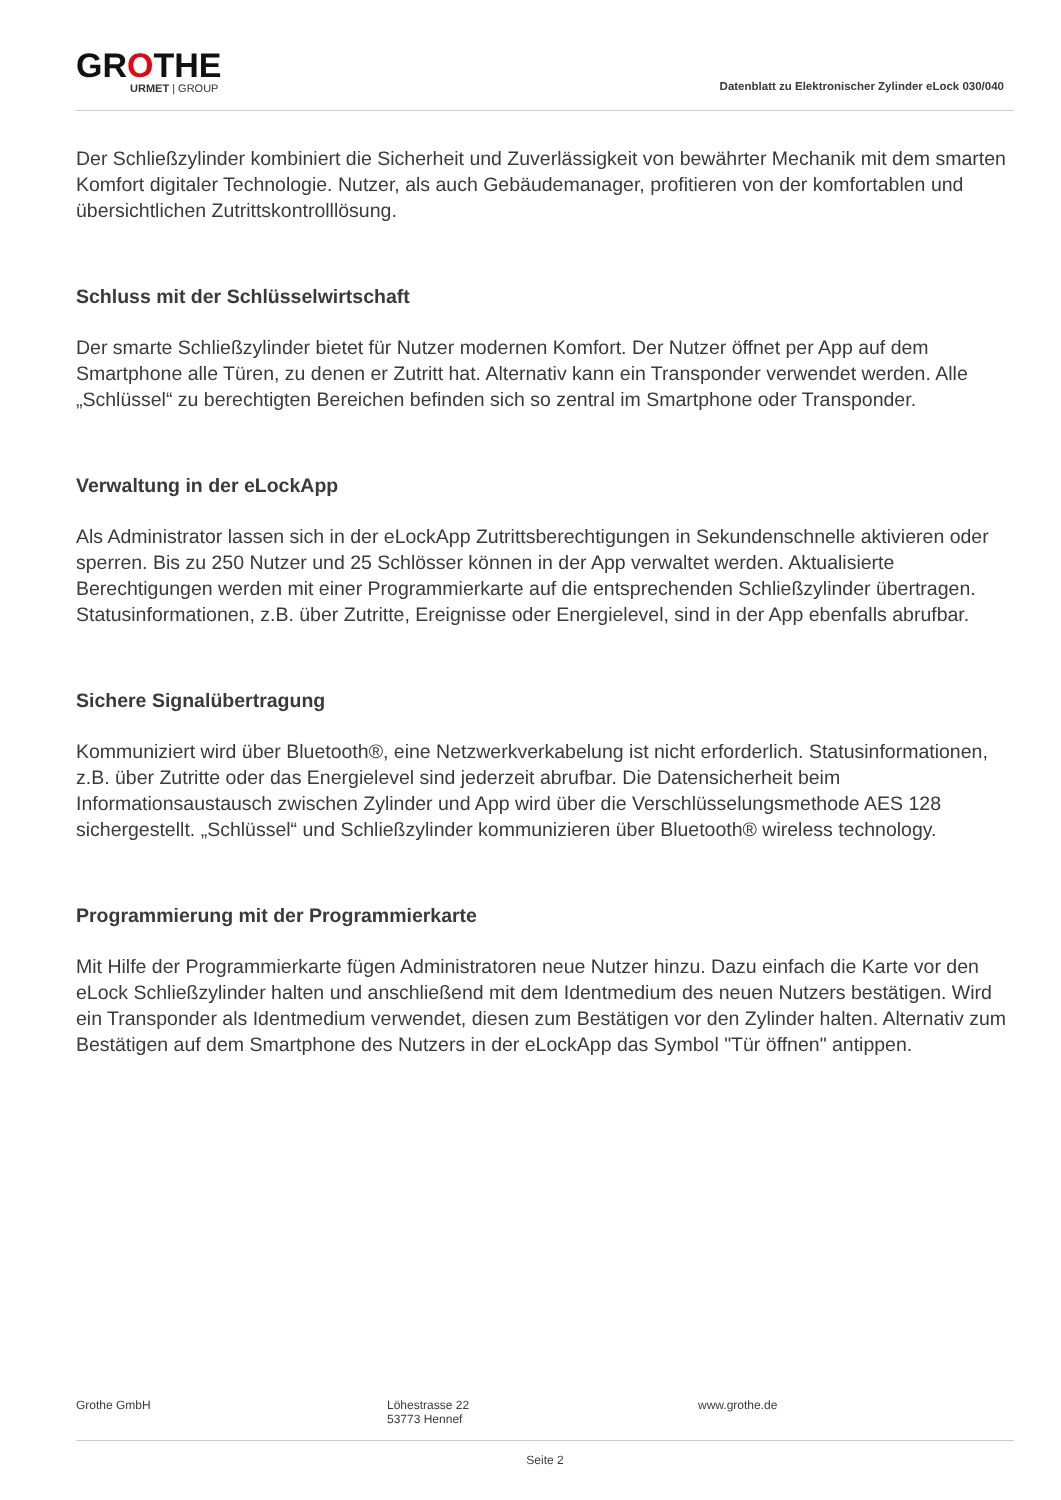GROTHE
URMET | GROUP
Datenblatt zu Elektronischer Zylinder eLock 030/040
Der Schließzylinder kombiniert die Sicherheit und Zuverlässigkeit von bewährter Mechanik mit dem smarten Komfort digitaler Technologie. Nutzer, als auch Gebäudemanager, profitieren von der komfortablen und übersichtlichen Zutrittskontrolllösung.
Schluss mit der Schlüsselwirtschaft
Der smarte Schließzylinder bietet für Nutzer modernen Komfort. Der Nutzer öffnet per App auf dem Smartphone alle Türen, zu denen er Zutritt hat. Alternativ kann ein Transponder verwendet werden. Alle „Schlüssel“ zu berechtigten Bereichen befinden sich so zentral im Smartphone oder Transponder.
Verwaltung in der eLockApp
Als Administrator lassen sich in der eLockApp Zutrittsberechtigungen in Sekundenschnelle aktivieren oder sperren. Bis zu 250 Nutzer und 25 Schlösser können in der App verwaltet werden. Aktualisierte Berechtigungen werden mit einer Programmierkarte auf die entsprechenden Schließzylinder übertragen. Statusinformationen, z.B. über Zutritte, Ereignisse oder Energielevel, sind in der App ebenfalls abrufbar.
Sichere Signalübertragung
Kommuniziert wird über Bluetooth®, eine Netzwerkverkabelung ist nicht erforderlich. Statusinformationen, z.B. über Zutritte oder das Energielevel sind jederzeit abrufbar. Die Datensicherheit beim Informationsaustausch zwischen Zylinder und App wird über die Verschlüsselungsmethode AES 128 sichergestellt. „Schlüssel“ und Schließzylinder kommunizieren über Bluetooth® wireless technology.
Programmierung mit der Programmierkarte
Mit Hilfe der Programmierkarte fügen Administratoren neue Nutzer hinzu. Dazu einfach die Karte vor den eLock Schließzylinder halten und anschließend mit dem Identmedium des neuen Nutzers bestätigen. Wird ein Transponder als Identmedium verwendet, diesen zum Bestätigen vor den Zylinder halten. Alternativ zum Bestätigen auf dem Smartphone des Nutzers in der eLockApp das Symbol "Tür öffnen" antippen.
Grothe GmbH Löhestrasse 22
53773 Hennef
www.grothe.de
Seite 2